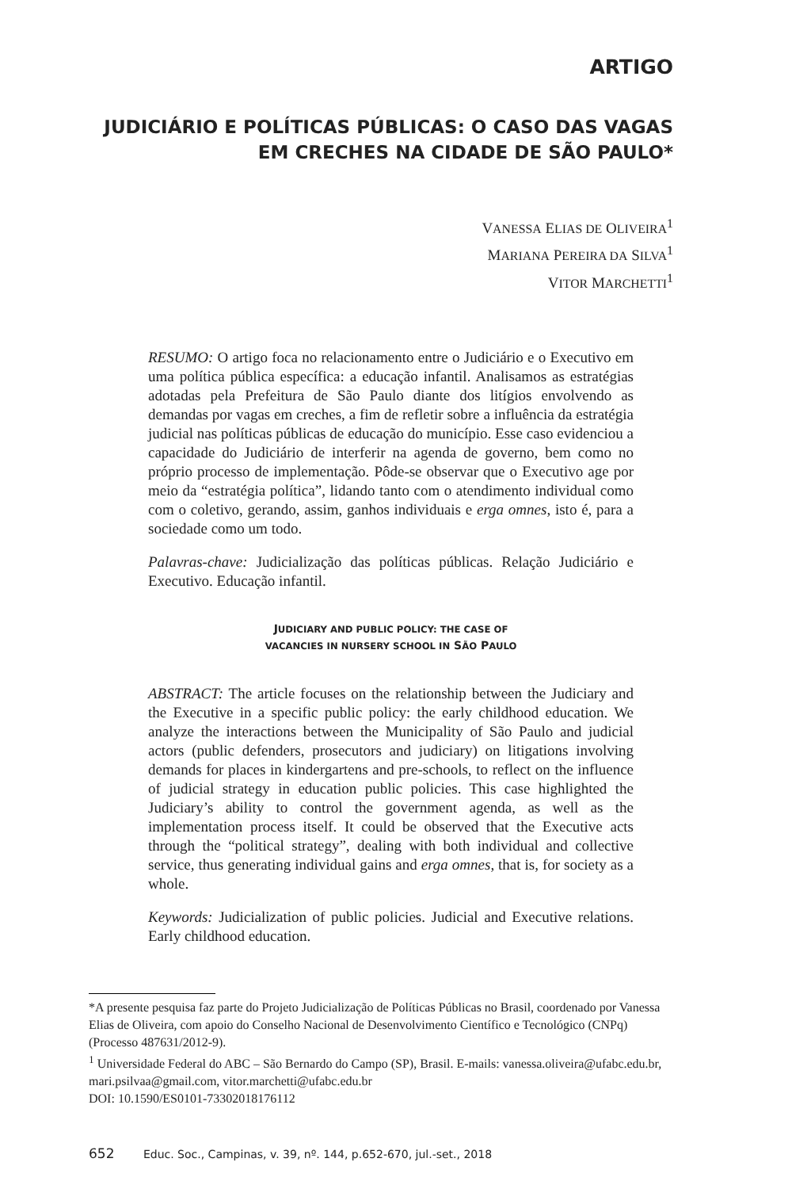ARTIGO
JUDICIÁRIO E POLÍTICAS PÚBLICAS: O CASO DAS VAGAS EM CRECHES NA CIDADE DE SÃO PAULO*
VANESSA ELIAS DE OLIVEIRA<sup>1</sup>
MARIANA PEREIRA DA SILVA<sup>1</sup>
VITOR MARCHETTI<sup>1</sup>
RESUMO: O artigo foca no relacionamento entre o Judiciário e o Executivo em uma política pública específica: a educação infantil. Analisamos as estratégias adotadas pela Prefeitura de São Paulo diante dos litígios envolvendo as demandas por vagas em creches, a fim de refletir sobre a influência da estratégia judicial nas políticas públicas de educação do município. Esse caso evidenciou a capacidade do Judiciário de interferir na agenda de governo, bem como no próprio processo de implementação. Pôde-se observar que o Executivo age por meio da “estratégia política”, lidando tanto com o atendimento individual como com o coletivo, gerando, assim, ganhos individuais e erga omnes, isto é, para a sociedade como um todo.
Palavras-chave: Judicialização das políticas públicas. Relação Judiciário e Executivo. Educação infantil.
JUDICIARY AND PUBLIC POLICY: THE CASE OF
VACANCIES IN NURSERY SCHOOL IN SÃO PAULO
ABSTRACT: The article focuses on the relationship between the Judiciary and the Executive in a specific public policy: the early childhood education. We analyze the interactions between the Municipality of São Paulo and judicial actors (public defenders, prosecutors and judiciary) on litigations involving demands for places in kindergartens and pre-schools, to reflect on the influence of judicial strategy in education public policies. This case highlighted the Judiciary’s ability to control the government agenda, as well as the implementation process itself. It could be observed that the Executive acts through the “political strategy”, dealing with both individual and collective service, thus generating individual gains and erga omnes, that is, for society as a whole.
Keywords: Judicialization of public policies. Judicial and Executive relations. Early childhood education.
*A presente pesquisa faz parte do Projeto Judicialização de Políticas Públicas no Brasil, coordenado por Vanessa Elias de Oliveira, com apoio do Conselho Nacional de Desenvolvimento Científico e Tecnológico (CNPq) (Processo 487631/2012-9).
<sup>1</sup> Universidade Federal do ABC – São Bernardo do Campo (SP), Brasil. E-mails: vanessa.oliveira@ufabc.edu.br, mari.psilvaa@gmail.com, vitor.marchetti@ufabc.edu.br
DOI: 10.1590/ES0101-73302018176112
652 Educ. Soc., Campinas, v. 39, nº. 144, p.652-670, jul.-set., 2018